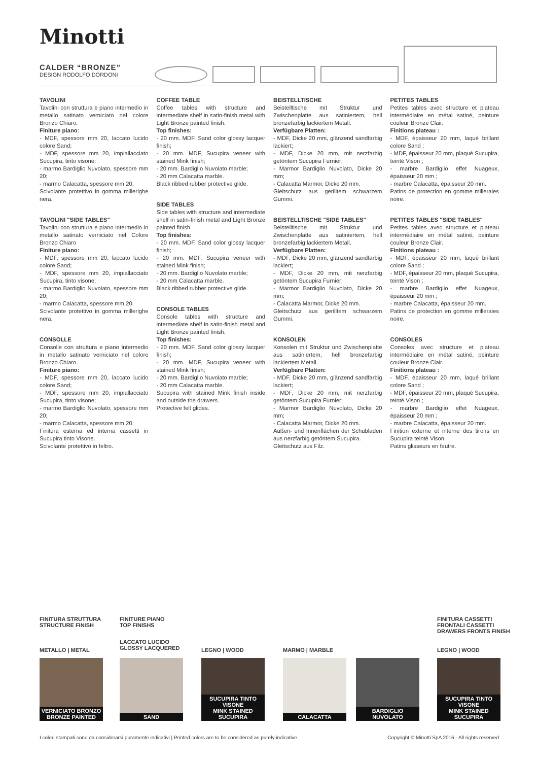Minotti
CALDER “BRONZE”
DESIGN RODOLFO DORDONI
TAVOLINI
Tavolini con struttura e piano intermedio in metallo satinato verniciato nel colore Bronzo Chiaro.
Finiture piano:
- MDF, spessore mm 20, laccato lucido colore Sand;
- MDF, spessore mm 20, impiallacciato Sucupira, tinto visone;
- marmo Bardiglio Nuvolato, spessore mm 20;
- marmo Calacatta, spessore mm 20.
Scivolante protettivo in gomma millerighe nera.
TAVOLINI "SIDE TABLES"
Tavolini con struttura e piano intermedio in metallo satinato verniciato nel Colore Bronzo Chiaro
Finiture piano:
- MDF, spessore mm 20, laccato lucido colore Sand;
- MDF, spessore mm 20, impiallacciato Sucupira, tinto visone;
- marmo Bardiglio Nuvolato, spessore mm 20;
- marmo Calacatta, spessore mm 20.
Scivolante protettivo in gomma millerighe nera.
CONSOLLE
Consolle con struttura e piano intermedio in metallo satinato verniciato nel colore Bronzo Chiaro.
Finiture piano:
- MDF, spessore mm 20, laccato lucido colore Sand;
- MDF, spessore mm 20, impiallacciato Sucupira, tinto visone;
- marmo Bardiglio Nuvolato, spessore mm 20;
- marmo Calacatta, spessore mm 20.
Finitura esterna ed interna cassetti in Sucupira tinto Visone.
Scivolante protettivo in feltro.
COFFEE TABLE
Coffee tables with structure and intermediate shelf in satin-finish metal with Light Bronze painted finish.
Top finishes:
- 20 mm. MDF, Sand color glossy lacquer finish;
- 20 mm. MDF, Sucupira veneer with stained Mink finish;
- 20 mm. Bardiglio Nuvolato marble;
- 20 mm Calacatta marble.
Black ribbed rubber protective glide.
SIDE TABLES
Side tables with structure and intermediate shelf in satin-finish metal and Light Bronze painted finish.
Top finishes:
- 20 mm. MDF, Sand color glossy lacquer finish;
- 20 mm. MDF, Sucupira veneer with stained Mink finish;
- 20 mm. Bardiglio Nuvolato marble;
- 20 mm Calacatta marble.
Black ribbed rubber protective glide.
CONSOLE TABLES
Console tables with structure and intermediate shelf in satin-finish metal and Light Bronze painted finish.
Top finishes:
- 20 mm. MDF, Sand color glossy lacquer finish;
- 20 mm. MDF, Sucupira veneer with stained Mink finish;
- 20 mm. Bardiglio Nuvolato marble;
- 20 mm Calacatta marble.
Sucupira with stained Mink finish inside and outside the drawers.
Protective felt glides.
BEISTELLTISCHE
Beistelltische mit Struktur und Zwischenplatte aus satiniertem, hell bronzefarbig lackiertem Metall.
Verfügbare Platten:
- MDF, Dicke 20 mm, glänzend sandfarbig lackiert;
- MDF, Dicke 20 mm, mit nerzfarbig getöntem Sucupira Furnier;
- Marmor Bardiglio Nuvolato, Dicke 20 mm;
- Calacatta Marmor, Dicke 20 mm.
Gleitschutz aus gerilltem schwarzem Gummi.
BEISTELLTISCHE "SIDE TABLES"
Beistelltische mit Struktur und Zwischenplatte aus satiniertem, hell bronzefarbig lackiertem Metall.
Verfügbare Platten:
- MDF, Dicke 20 mm, glänzend sandfarbig lackiert;
- MDF, Dicke 20 mm, mit nerzfarbig getöntem Sucupira Furnier;
- Marmor Bardiglio Nuvolato, Dicke 20 mm;
- Calacatta Marmor, Dicke 20 mm.
Gleitschutz aus gerilltem schwarzem Gummi.
KONSOLEN
Konsolen mit Struktur und Zwischenplatte aus satiniertem, hell bronzefarbig lackiertem Metall.
Verfügbare Platten:
- MDF, Dicke 20 mm, glänzend sandfarbig lackiert;
- MDF, Dicke 20 mm, mit nerzfarbig getöntem Sucupira Furnier;
- Marmor Bardiglio Nuvolato, Dicke 20 mm;
- Calacatta Marmor, Dicke 20 mm.
Außen- und Innenflächen der Schubladen aus nerzfarbig getöntem Sucupira.
Gleitschutz aus Filz.
PETITES TABLES
Petites tables avec structure et plateau intermédiaire en métal satiné, peinture couleur Bronze Clair.
Finitions plateau :
- MDF, épaisseur 20 mm, laqué brillant colore Sand ;
- MDF, épaisseur 20 mm, plaqué Sucupira, teinté Vison ;
- marbre Bardiglio effet Nuageux, épaisseur 20 mm ;
- marbre Calacatta, épaisseur 20 mm.
Patins de protection en gomme milleraies noire.
PETITES TABLES "SIDE TABLES"
Petites tables avec structure et plateau intermédiaire en métal satiné, peinture couleur Bronze Clair.
Finitions plateau :
- MDF, épaisseur 20 mm, laqué brillant colore Sand ;
- MDF, épaisseur 20 mm, plaqué Sucupira, teinté Vison ;
- marbre Bardiglio effet Nuageux, épaisseur 20 mm ;
- marbre Calacatta, épaisseur 20 mm.
Patins de protection en gomme milleraies noire.
CONSOLES
Consoles avec structure et plateau intermédiaire en métal satiné, peinture couleur Bronze Clair.
Finitions plateau :
- MDF, épaisseur 20 mm, laqué brillant colore Sand ;
- MDF, épaisseur 20 mm, plaqué Sucupira, teinté Vison ;
- marbre Bardiglio effet Nuageux, épaisseur 20 mm ;
- marbre Calacatta, épaisseur 20 mm.
Finition externe et interne des tiroirs en Sucupira teinté Vison.
Patins glisseurs en feutre.
FINITURA STRUTTURA
STRUCTURE FINISH
FINITURE PIANO
TOP FINISHS
FINITURA CASSETTI
FRONTALI CASSETTI
DRAWERS FRONTS FINISH
METALLO | METAL
LACCATO LUCIDO
GLOSSY LACQUERED
LEGNO | WOOD MARMO | MARBLE LEGNO | WOOD
VERNICIATO BRONZO
BRONZE PAINTED
SAND
SUCUPIRA TINTO VISONE
MINK STAINED SUCUPIRA
CALACATTA
BARDIGLIO NUVOLATO
SUCUPIRA TINTO VISONE
MINK STAINED SUCUPIRA
I colori stampati sono da considerarsi puramente indicativi | Printed colors are to be considered as purely indicative Copyright © Minotti SpA 2016 - All rights reserved